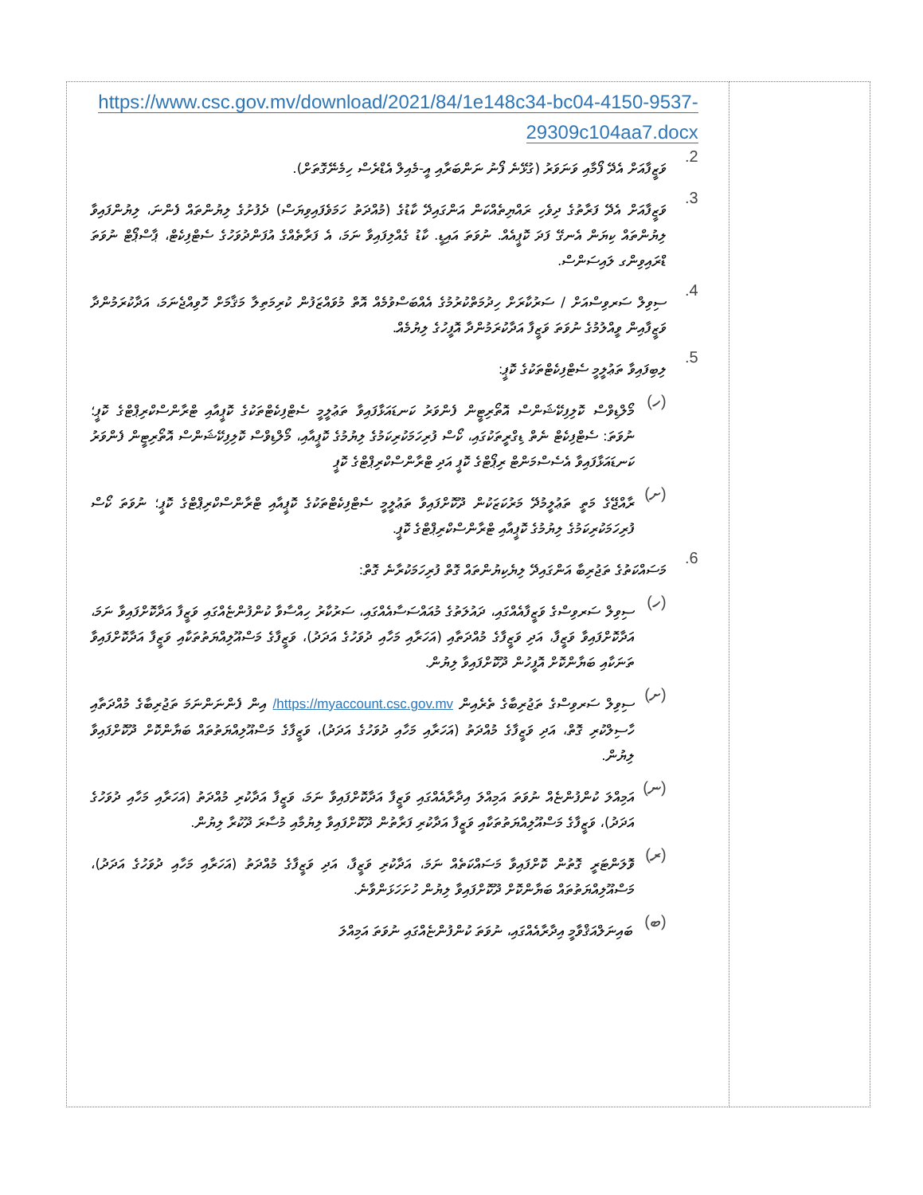| https://www.csc.gov.mv/download/2021/84/1e148c34-bc04-4150-9537- 29309c104aa7.docx 2. ވަޒީފާއަށް އެދޭ ފޯމާއި ވަނަވަރު (ގުޅޭނެ ފޯނު ނަންބަރާއި އީ-މެއިލް އެޑްރެސް ހިމެނޭގޮތަށް). 3. ވަޒީފާއަށް އެދޭ ފަރާތުގެ ދިވެހި ރައްޔިތެއްކަން އަންގައިދޭ ކާޑުގެ (މުއްދަތު ހަމަވެފައިވިޔަސް) ދެފުށުގެ ލިޔުންތައް ފެންނަ، ލިޔުންފައިވާ ލިޔުންތައް ކިޔަން އެނގޭ ފަދަ ކޮޕީއެއް. ނުވަތަ އައިޑީ. ކާޑު ގެއްލިފައިވާ ނަމަ، އެ ފަރާތެއްގެ އުފަންދުވަހުގެ ސެޓްފިކެޓް، ޕާސްޕޯޓް ނުވަތަ ޑްރައިވިންގ ލައިސަންސް. 4. ސިވިލް ސަރވިސްއަށް / ސަރުކާރަށް ހިދުމަތްކުރުމުގެ އެއްބަސްވުމެއް އޮތް މުވައްޒަފުން ކުރިމަތިލާ މަޤާމަށް ހޮވިއްޖެނަމަ، އަދާކުރަމުންދާ ވަޒީފާއިން ވީއްލުމުގެ ނުވަތަ ވަޒީފާ އަދާކުރަމުންދާ އޮފީހުގެ ލިޔުމެއް. 5. ލިބިފައިވާ ތަޢުލީމީ ސެޓްފިކެޓްތަކުގެ ކޮޕީ: (ހ) މޯލްޑިވްސް ކޮލިފިކޭޝަންސް އޮތޯރިޓީން ފެންވަރު ކަނޑައަޅާފައިވާ ތަޢުލީމީ ސެޓްފިކެޓްތަކުގެ ކޮޕީއާއި ޓްރާންސްކްރިޕްޓްގެ ކޮޕީ؛ ނުވަތަ: ސެޓްފިކެޓް ނެތް ޑިގްރީތަކުގައި، ކޯސް ފުރިހަމަކުރިކަމުގެ ލިޔުމުގެ ކޮޕީއާއި، މޯލްޑިވްސް ކޮލިފިކޭޝަންސް އޮތޯރިޓީން ފެންވަރު ކަނޑައަޅާފައިވާ އެސެސްމަންޓް ރިޕޯޓްގެ ކޮޕީ އަދި ޓްރާންސްކްރިޕްޓްގެ ކޮޕީ (ށ) ރާއްޖޭގެ މަތީ ތަޢުލީމުދޭ މަރުކަޒަކުން ދޫކޮށްފައިވާ ތަޢުލީމީ ސެޓްފިކެޓްތަކުގެ ކޮޕީއާއި ޓްރާންސްކްރިޕްޓްގެ ކޮޕީ؛ ނުވަތަ ކޯސް ފުރިހަމަކުރިކަމުގެ ލިޔުމުގެ ކޮޕީއާއި ޓްރާންސްކްރިޕްޓްގެ ކޮޕީ. 6. މަސައްކަތުގެ ތަޖުރިބާ އަންގައިދޭ ލިޔެކިޔުންތައް ގޮތް ފުރިހަމަކުރާނެ ގޮތް: (ހ) ސިވިލް ސަރވިސްގެ ވަޒީފާއެއްގައި، ދައުލަތުގެ މުއައްސަސާއެއްގައި، ސަރުކާރު ހިއްސާވާ ކުންފުންޏެއްގައި ވަޒީފާ އަދާކޮށްފައިވާ ނަމަ، އަދާކޮށްފައިވާ ވަޒީފާ، އަދި ވަޒީފާގެ މުއްދަތާއި (އަހަރާއި މަހާއި ދުވަހުގެ އަދަދު)، ވަޒީފާގެ މަސްއޫލިއްޔަތުތަކާއި ވަޒީފާ އަދާކޮށްފައިވާ ތަނަކާއި ބަޔާންކޮށް އޮފީހުން ދޫކޮށްފައިވާ ލިޔުން. (ށ) ސިވިލް ސަރވިސްގެ ތަޖުރިބާގެ ތެރެއިން https://myaccount.csc.gov.mv/ އިން ފެންނަންނަމަ ތަޖުރިބާގެ މުއްދަތާއި ހާސިލްކުރި ގޮތް، އަދި ވަޒީފާގެ މުއްދަތު (އަހަރާއި މަހާއި ދުވަހުގެ އަދަދު)، ވަޒީފާގެ މަސްއޫލިއްޔަތުތައް ބަޔާންކޮށް ދޫކޮށްފައިވާ ލިޔުން. (ނ) އަމިއްލަ ކުންފުންޏެއް ނުވަތަ އަމިއްލަ އިދާރާއެއްގައި ވަޒީފާ އަދާކޮށްފައިވާ ނަމަ، ވަޒީފާ އަދާކުރި މުއްދަތު (އަހަރާއި މަހާއި ދުވަހުގެ އަދަދު)، ވަޒީފާގެ މަސްއޫލިއްޔަތުތަކާއި ވަޒީފާ އަދާކުރި ފަރާތުން ދޫކޮށްފައިވާ ލިޔުމާއި މުސާރަ ދޫކުރާ ލިޔުން. (ރ) ވޮލަންޓަރީ ގޮތުން ކޮށްފައިވާ މަސައްކަތެއް ނަމަ، އަދާކުރި ވަޒީފާ، އަދި ވަޒީފާގެ މުއްދަތު (އަހަރާއި މަހާއި ދުވަހުގެ އަދަދު)، މަސްއޫލިއްޔަތުތައް ބަޔާންކޮށް ދޫކޮށްފައިވާ ލިޔުން ހުށަހަޅަންވާނެ. (ބ) ބައިނަލްއަޤްވާމީ އިދާރާއެއްގައި، ނުވަތަ ކުންފުންޏެއްގައި ނުވަތަ އަމިއްލަ | |